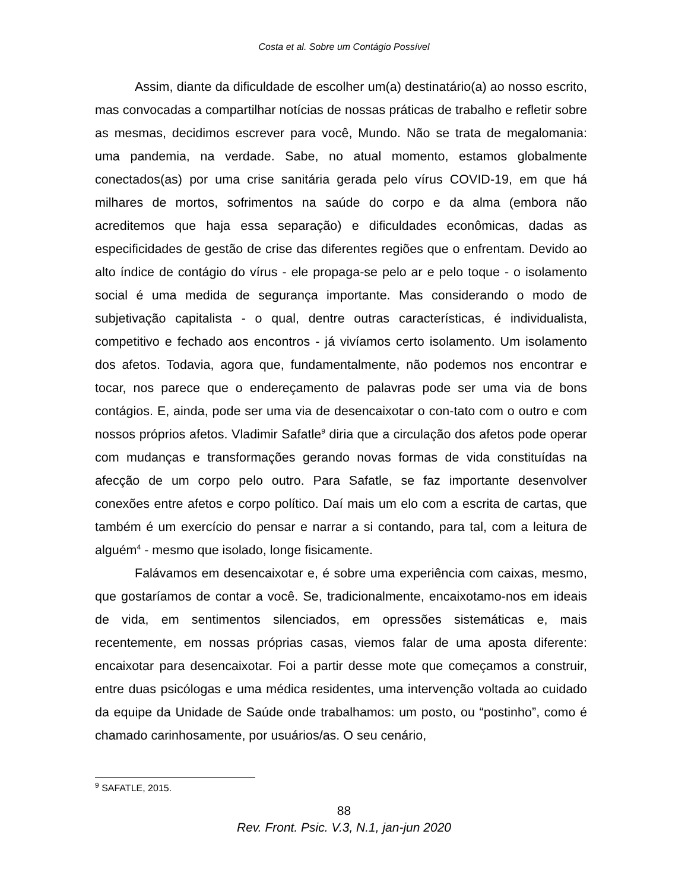Costa et al. Sobre um Contágio Possível
Assim, diante da dificuldade de escolher um(a) destinatário(a) ao nosso escrito, mas convocadas a compartilhar notícias de nossas práticas de trabalho e refletir sobre as mesmas, decidimos escrever para você, Mundo. Não se trata de megalomania: uma pandemia, na verdade. Sabe, no atual momento, estamos globalmente conectados(as) por uma crise sanitária gerada pelo vírus COVID-19, em que há milhares de mortos, sofrimentos na saúde do corpo e da alma (embora não acreditemos que haja essa separação) e dificuldades econômicas, dadas as especificidades de gestão de crise das diferentes regiões que o enfrentam. Devido ao alto índice de contágio do vírus - ele propaga-se pelo ar e pelo toque - o isolamento social é uma medida de segurança importante. Mas considerando o modo de subjetivação capitalista - o qual, dentre outras características, é individualista, competitivo e fechado aos encontros - já vivíamos certo isolamento. Um isolamento dos afetos. Todavia, agora que, fundamentalmente, não podemos nos encontrar e tocar, nos parece que o endereçamento de palavras pode ser uma via de bons contágios. E, ainda, pode ser uma via de desencaixotar o con-tato com o outro e com nossos próprios afetos. Vladimir Safatle<sup>9</sup> diria que a circulação dos afetos pode operar com mudanças e transformações gerando novas formas de vida constituídas na afecção de um corpo pelo outro. Para Safatle, se faz importante desenvolver conexões entre afetos e corpo político. Daí mais um elo com a escrita de cartas, que também é um exercício do pensar e narrar a si contando, para tal, com a leitura de alguém<sup>4</sup> - mesmo que isolado, longe fisicamente.
Falávamos em desencaixotar e, é sobre uma experiência com caixas, mesmo, que gostaríamos de contar a você. Se, tradicionalmente, encaixotamo-nos em ideais de vida, em sentimentos silenciados, em opressões sistemáticas e, mais recentemente, em nossas próprias casas, viemos falar de uma aposta diferente: encaixotar para desencaixotar. Foi a partir desse mote que começamos a construir, entre duas psicólogas e uma médica residentes, uma intervenção voltada ao cuidado da equipe da Unidade de Saúde onde trabalhamos: um posto, ou “postinho”, como é chamado carinhosamente, por usuários/as. O seu cenário,
<sup>9</sup> SAFATLE, 2015.
88
Rev. Front. Psic. V.3, N.1, jan-jun 2020